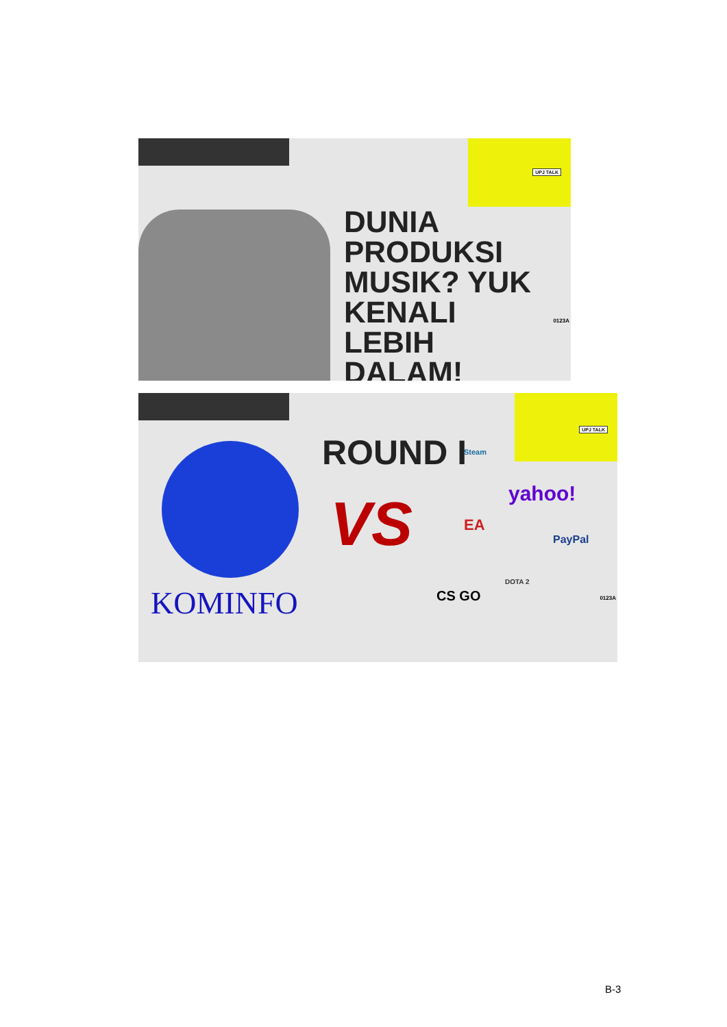UPJ TALK
DUNIA PRODUKSI MUSIK? YUK KENALI LEBIH DALAM!
0123A
UPJ TALK
KOMINFO
ROUND I
VS
Steam
yahoo!
EA
PayPal
DOTA 2
CS GO 0123A
B-3